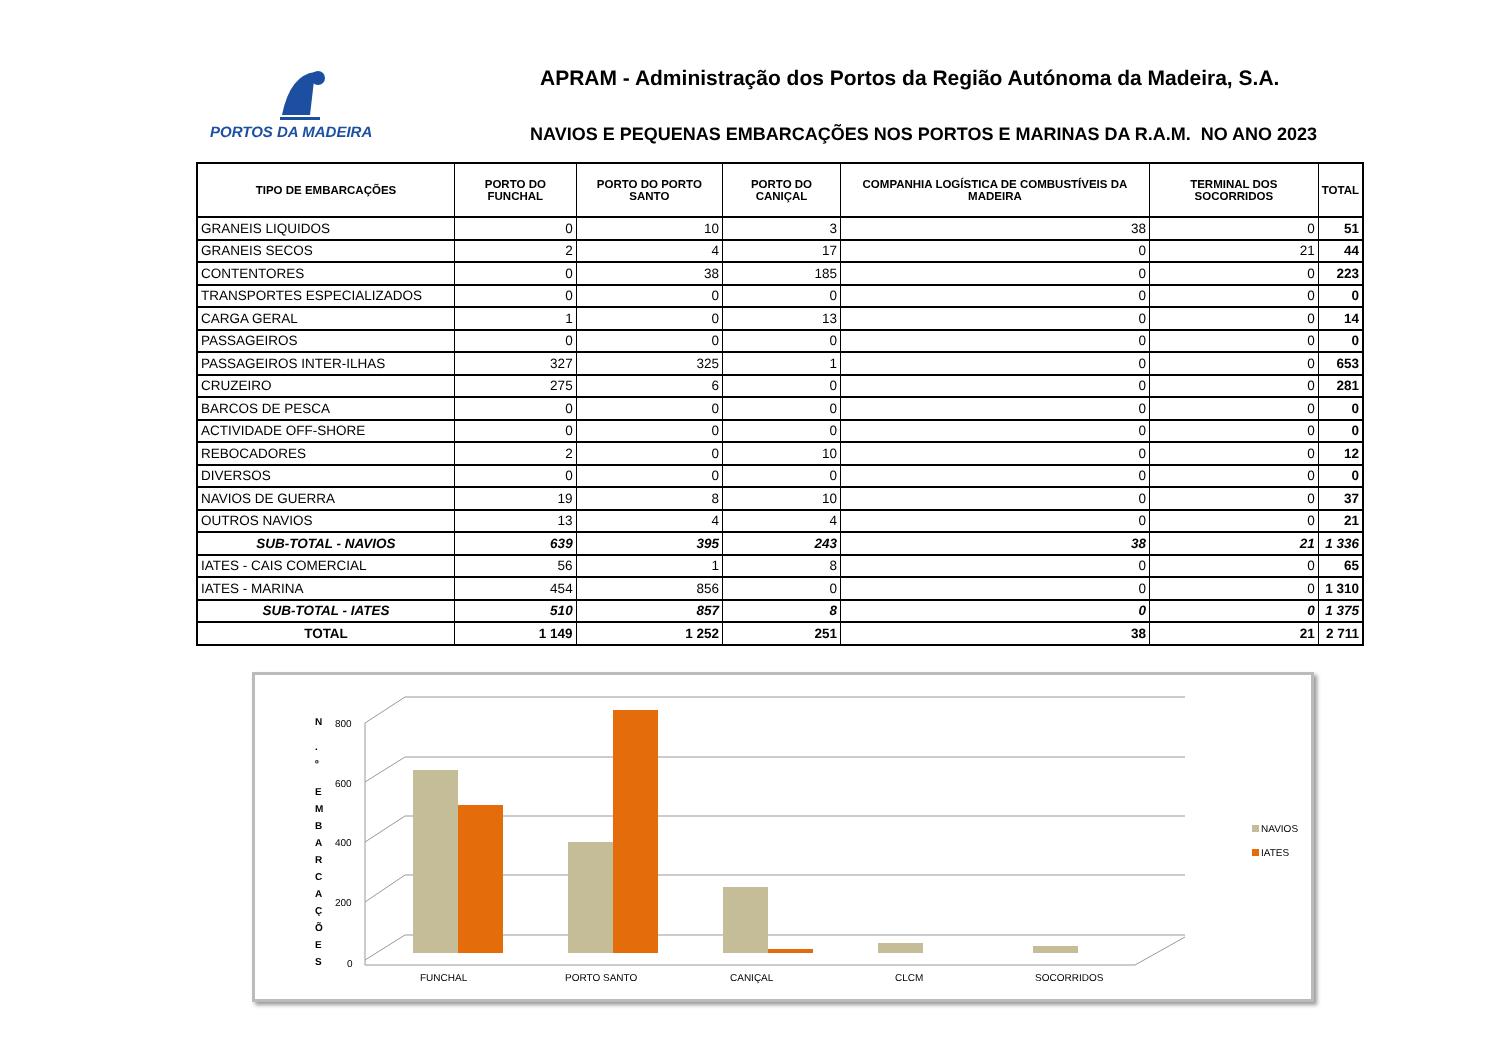PORTOS DA MADEIRA
APRAM - Administração dos Portos da Região Autónoma da Madeira, S.A.
NAVIOS E PEQUENAS EMBARCAÇÕES NOS PORTOS E MARINAS DA R.A.M. NO ANO 2023
| TIPO DE EMBARCAÇÕES | PORTO DO FUNCHAL | PORTO DO PORTO SANTO | PORTO DO CANIÇAL | COMPANHIA LOGÍSTICA DE COMBUSTÍVEIS DA MADEIRA | TERMINAL DOS SOCORRIDOS | TOTAL |
| --- | --- | --- | --- | --- | --- | --- |
| GRANEIS LIQUIDOS | 0 | 10 | 3 | 38 | 0 | 51 |
| GRANEIS SECOS | 2 | 4 | 17 | 0 | 21 | 44 |
| CONTENTORES | 0 | 38 | 185 | 0 | 0 | 223 |
| TRANSPORTES ESPECIALIZADOS | 0 | 0 | 0 | 0 | 0 | 0 |
| CARGA GERAL | 1 | 0 | 13 | 0 | 0 | 14 |
| PASSAGEIROS | 0 | 0 | 0 | 0 | 0 | 0 |
| PASSAGEIROS INTER-ILHAS | 327 | 325 | 1 | 0 | 0 | 653 |
| CRUZEIRO | 275 | 6 | 0 | 0 | 0 | 281 |
| BARCOS DE PESCA | 0 | 0 | 0 | 0 | 0 | 0 |
| ACTIVIDADE OFF-SHORE | 0 | 0 | 0 | 0 | 0 | 0 |
| REBOCADORES | 2 | 0 | 10 | 0 | 0 | 12 |
| DIVERSOS | 0 | 0 | 0 | 0 | 0 | 0 |
| NAVIOS DE GUERRA | 19 | 8 | 10 | 0 | 0 | 37 |
| OUTROS NAVIOS | 13 | 4 | 4 | 0 | 0 | 21 |
| SUB-TOTAL - NAVIOS | 639 | 395 | 243 | 38 | 21 | 1 336 |
| IATES - CAIS COMERCIAL | 56 | 1 | 8 | 0 | 0 | 65 |
| IATES - MARINA | 454 | 856 | 0 | 0 | 0 | 1 310 |
| SUB-TOTAL - IATES | 510 | 857 | 8 | 0 | 0 | 1 375 |
| TOTAL | 1 149 | 1 252 | 251 | 38 | 21 | 2 711 |
800
600
400
200
0
N
.
º
E
M
B
A
R
C
A
Ç
Õ
E
S
FUNCHAL
PORTO SANTO
CANIÇAL
CLCM
SOCORRIDOS
NAVIOS
IATES